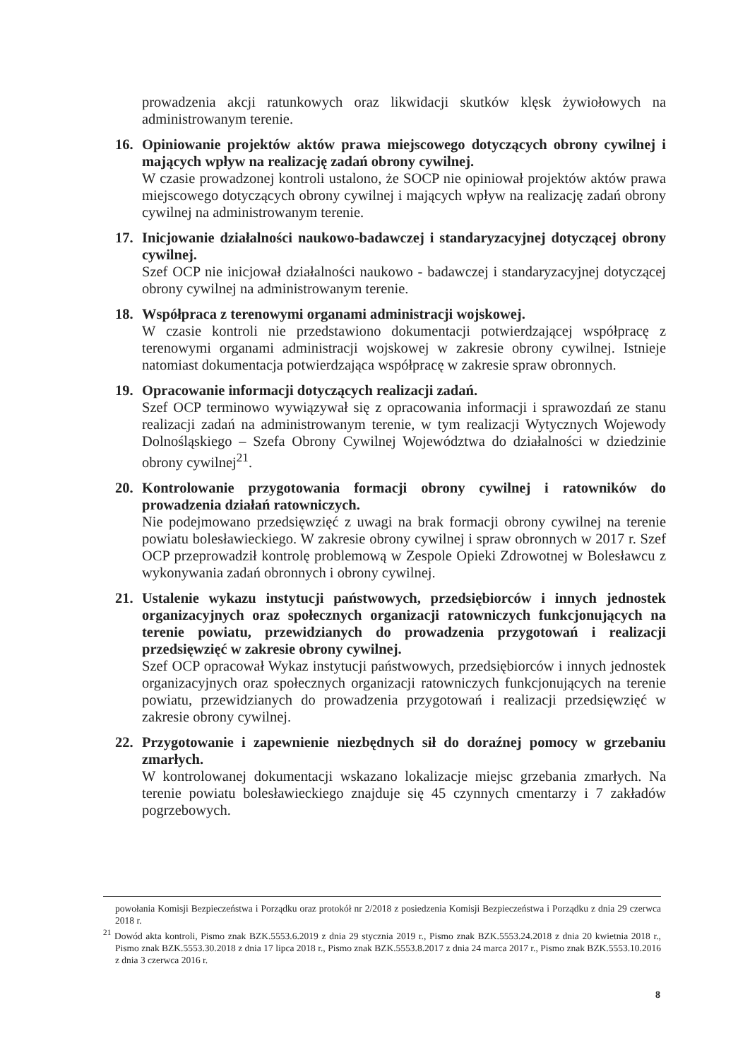prowadzenia akcji ratunkowych oraz likwidacji skutków klęsk żywiołowych na administrowanym terenie.
16. Opiniowanie projektów aktów prawa miejscowego dotyczących obrony cywilnej i mających wpływ na realizację zadań obrony cywilnej.
W czasie prowadzonej kontroli ustalono, że SOCP nie opiniował projektów aktów prawa miejscowego dotyczących obrony cywilnej i mających wpływ na realizację zadań obrony cywilnej na administrowanym terenie.
17. Inicjowanie działalności naukowo-badawczej i standaryzacyjnej dotyczącej obrony cywilnej.
Szef OCP nie inicjował działalności naukowo - badawczej i standaryzacyjnej dotyczącej obrony cywilnej na administrowanym terenie.
18. Współpraca z terenowymi organami administracji wojskowej.
W czasie kontroli nie przedstawiono dokumentacji potwierdzającej współpracę z terenowymi organami administracji wojskowej w zakresie obrony cywilnej. Istnieje natomiast dokumentacja potwierdzająca współpracę w zakresie spraw obronnych.
19. Opracowanie informacji dotyczących realizacji zadań.
Szef OCP terminowo wywiązywał się z opracowania informacji i sprawozdań ze stanu realizacji zadań na administrowanym terenie, w tym realizacji Wytycznych Wojewody Dolnośląskiego – Szefa Obrony Cywilnej Województwa do działalności w dziedzinie obrony cywilnej<sup>21</sup>.
20. Kontrolowanie przygotowania formacji obrony cywilnej i ratowników do prowadzenia działań ratowniczych.
Nie podejmowano przedsięwzięć z uwagi na brak formacji obrony cywilnej na terenie powiatu bolesławieckiego. W zakresie obrony cywilnej i spraw obronnych w 2017 r. Szef OCP przeprowadził kontrolę problemową w Zespole Opieki Zdrowotnej w Bolesławcu z wykonywania zadań obronnych i obrony cywilnej.
21. Ustalenie wykazu instytucji państwowych, przedsiębiorców i innych jednostek organizacyjnych oraz społecznych organizacji ratowniczych funkcjonujących na terenie powiatu, przewidzianych do prowadzenia przygotowań i realizacji przedsięwzięć w zakresie obrony cywilnej.
Szef OCP opracował Wykaz instytucji państwowych, przedsiębiorców i innych jednostek organizacyjnych oraz społecznych organizacji ratowniczych funkcjonujących na terenie powiatu, przewidzianych do prowadzenia przygotowań i realizacji przedsięwzięć w zakresie obrony cywilnej.
22. Przygotowanie i zapewnienie niezbędnych sił do doraźnej pomocy w grzebaniu zmarłych.
W kontrolowanej dokumentacji wskazano lokalizacje miejsc grzebania zmarłych. Na terenie powiatu bolesławieckiego znajduje się 45 czynnych cmentarzy i 7 zakładów pogrzebowych.
powołania Komisji Bezpieczeństwa i Porządku oraz protokół nr 2/2018 z posiedzenia Komisji Bezpieczeństwa i Porządku z dnia 29 czerwca 2018 r.
<sup>21</sup> Dowód akta kontroli, Pismo znak BZK.5553.6.2019 z dnia 29 stycznia 2019 r., Pismo znak BZK.5553.24.2018 z dnia 20 kwietnia 2018 r., Pismo znak BZK.5553.30.2018 z dnia 17 lipca 2018 r., Pismo znak BZK.5553.8.2017 z dnia 24 marca 2017 r., Pismo znak BZK.5553.10.2016 z dnia 3 czerwca 2016 r.
8